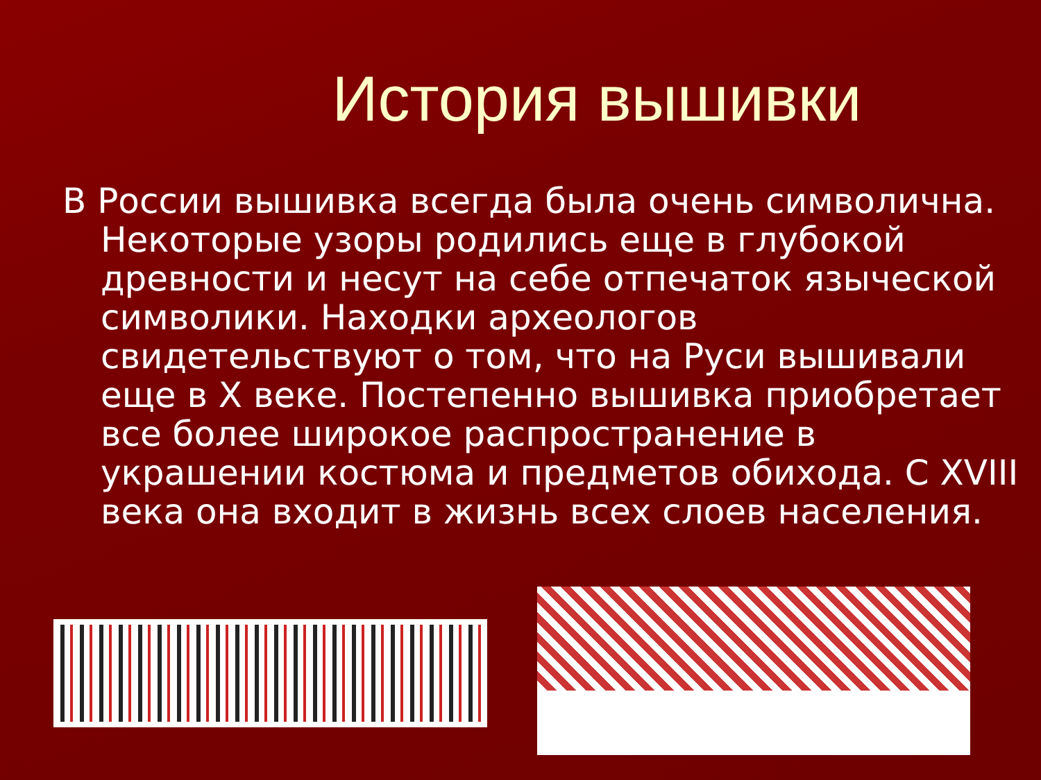История вышивки
В России вышивка всегда была очень символична. Некоторые узоры родились еще в глубокой древности и несут на себе отпечаток языческой символики. Находки археологов свидетельствуют о том, что на Руси вышивали еще в X веке. Постепенно вышивка приобретает все более широкое распространение в украшении костюма и предметов обихода. С XVIII века она входит в жизнь всех слоев населения.